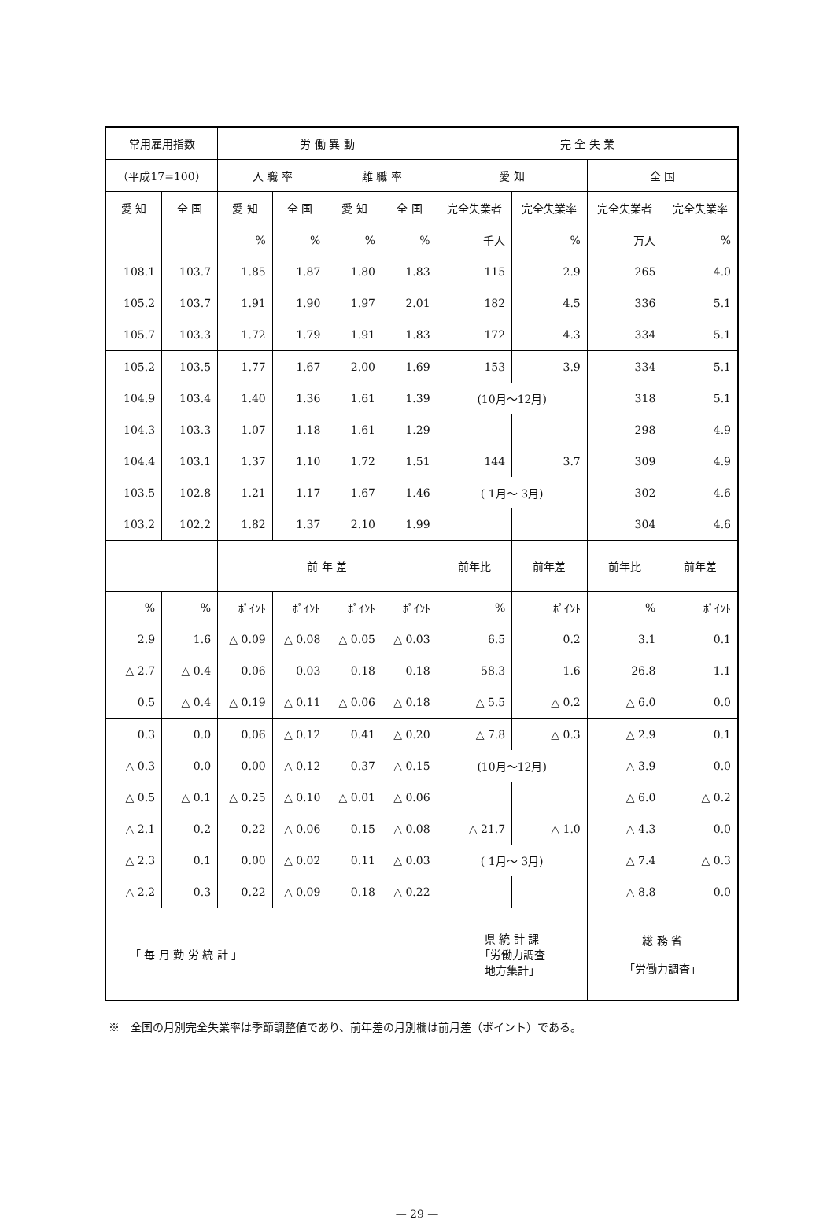| 常用雇用指数 | | 労 働 異 動 | | | | 完 全 失 業 | | | |
| --- | --- | --- | --- | --- | --- | --- | --- | --- | --- |
| （平成17=100） | | 入 職 率 | | 離 職 率 | | 愛 知 | | 全 国 | |
| 愛 知 | 全 国 | 愛 知 | 全 国 | 愛 知 | 全 国 | 完全失業者 | 完全失業率 | 完全失業者 | 完全失業率 |
| | | % | % | % | % | 千人 | % | 万人 | % |
| 108.1 | 103.7 | 1.85 | 1.87 | 1.80 | 1.83 | 115 | 2.9 | 265 | 4.0 |
| 105.2 | 103.7 | 1.91 | 1.90 | 1.97 | 2.01 | 182 | 4.5 | 336 | 5.1 |
| 105.7 | 103.3 | 1.72 | 1.79 | 1.91 | 1.83 | 172 | 4.3 | 334 | 5.1 |
| 105.2 | 103.5 | 1.77 | 1.67 | 2.00 | 1.69 | 153 | 3.9 | 334 | 5.1 |
| 104.9 | 103.4 | 1.40 | 1.36 | 1.61 | 1.39 | (10月～12月) | | 318 | 5.1 |
| 104.3 | 103.3 | 1.07 | 1.18 | 1.61 | 1.29 | | | 298 | 4.9 |
| 104.4 | 103.1 | 1.37 | 1.10 | 1.72 | 1.51 | 144 | 3.7 | 309 | 4.9 |
| 103.5 | 102.8 | 1.21 | 1.17 | 1.67 | 1.46 | ( 1月～ 3月) | | 302 | 4.6 |
| 103.2 | 102.2 | 1.82 | 1.37 | 2.10 | 1.99 | | | 304 | 4.6 |
| | | 前 年 差 | | | | 前年比 | 前年差 | 前年比 | 前年差 |
| % | % | ﾎﾟｲﾝﾄ | ﾎﾟｲﾝﾄ | ﾎﾟｲﾝﾄ | ﾎﾟｲﾝﾄ | % | ﾎﾟｲﾝﾄ | % | ﾎﾟｲﾝﾄ |
| 2.9 | 1.6 | △ 0.09 | △ 0.08 | △ 0.05 | △ 0.03 | 6.5 | 0.2 | 3.1 | 0.1 |
| △ 2.7 | △ 0.4 | 0.06 | 0.03 | 0.18 | 0.18 | 58.3 | 1.6 | 26.8 | 1.1 |
| 0.5 | △ 0.4 | △ 0.19 | △ 0.11 | △ 0.06 | △ 0.18 | △ 5.5 | △ 0.2 | △ 6.0 | 0.0 |
| 0.3 | 0.0 | 0.06 | △ 0.12 | 0.41 | △ 0.20 | △ 7.8 | △ 0.3 | △ 2.9 | 0.1 |
| △ 0.3 | 0.0 | 0.00 | △ 0.12 | 0.37 | △ 0.15 | (10月～12月) | | △ 3.9 | 0.0 |
| △ 0.5 | △ 0.1 | △ 0.25 | △ 0.10 | △ 0.01 | △ 0.06 | | | △ 6.0 | △ 0.2 |
| △ 2.1 | 0.2 | 0.22 | △ 0.06 | 0.15 | △ 0.08 | △ 21.7 | △ 1.0 | △ 4.3 | 0.0 |
| △ 2.3 | 0.1 | 0.00 | △ 0.02 | 0.11 | △ 0.03 | ( 1月～ 3月) | | △ 7.4 | △ 0.3 |
| △ 2.2 | 0.3 | 0.22 | △ 0.09 | 0.18 | △ 0.22 | | | △ 8.8 | 0.0 |
| 「 毎 月 勤 労 統 計 」 | | | | | | 県 統 計 課 「労働力調査 地方集計」 | | 総 務 省 「労働力調査」 | |
※　全国の月別完全失業率は季節調整値であり、前年差の月別欄は前月差（ポイント）である。
— 29 —